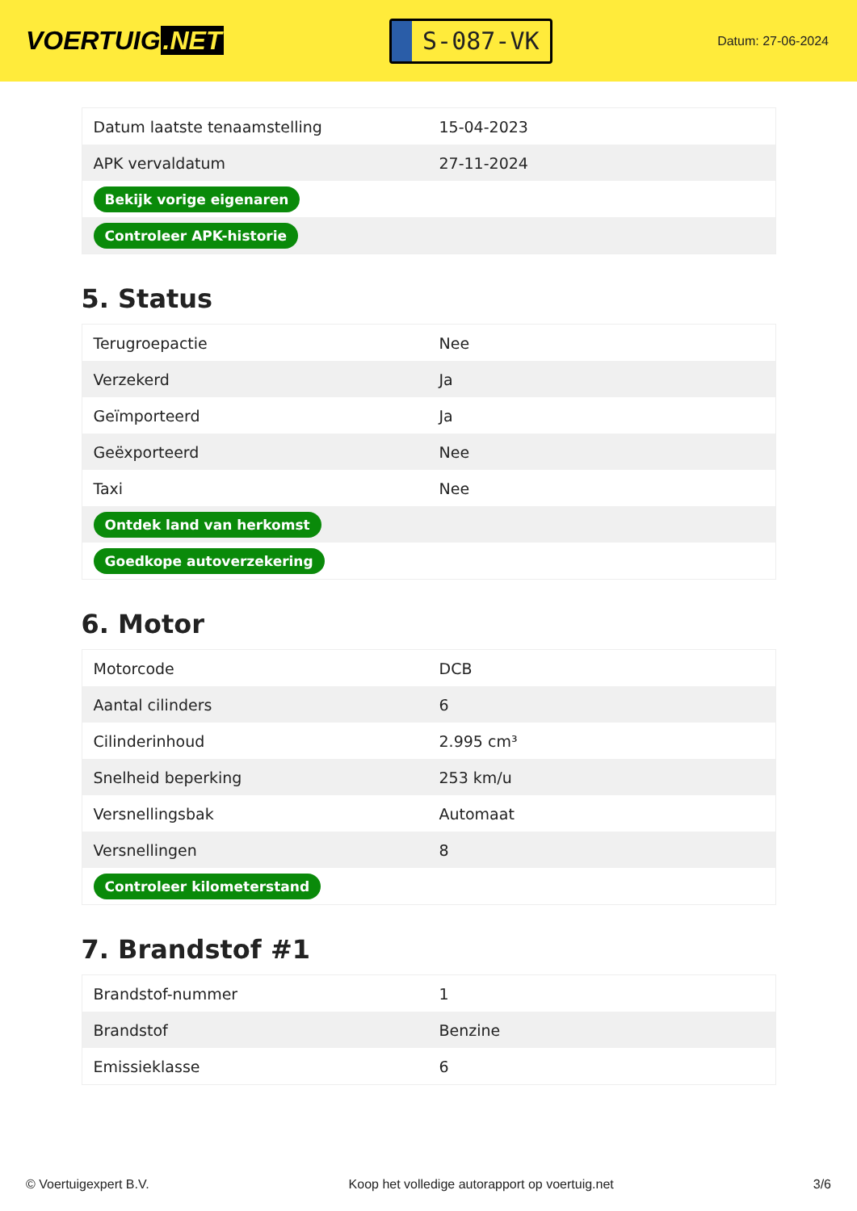VOERTUIG.NET
S-087-VK
Datum: 27-06-2024
| Datum laatste tenaamstelling | 15-04-2023 |
| APK vervaldatum | 27-11-2024 |
| Bekijk vorige eigenaren | |
| Controleer APK-historie | |
5. Status
| Terugroepactie | Nee |
| Verzekerd | Ja |
| Geïmporteerd | Ja |
| Geëxporteerd | Nee |
| Taxi | Nee |
| Ontdek land van herkomst | |
| Goedkope autoverzekering | |
6. Motor
| Motorcode | DCB |
| Aantal cilinders | 6 |
| Cilinderinhoud | 2.995 cm³ |
| Snelheid beperking | 253 km/u |
| Versnellingsbak | Automaat |
| Versnellingen | 8 |
| Controleer kilometerstand | |
7. Brandstof #1
| Brandstof-nummer | 1 |
| Brandstof | Benzine |
| Emissieklasse | 6 |
© Voertuigexpert B.V. Koop het volledige autorapport op voertuig.net 3/6